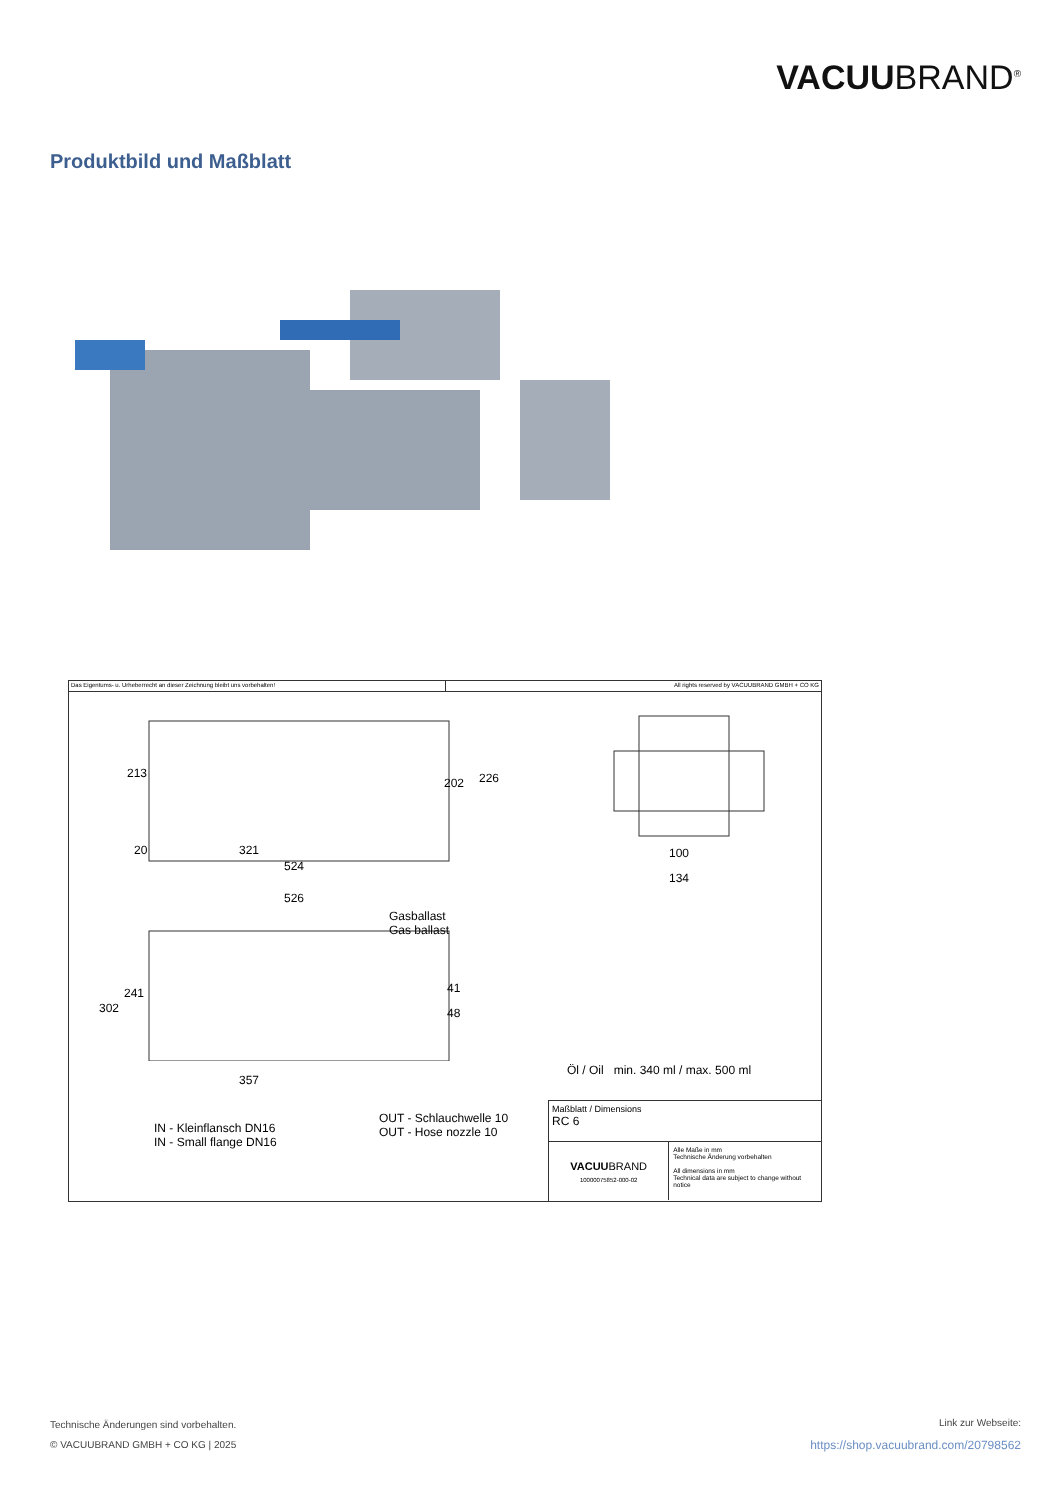VACUUBRAND<sup>®</sup>
Produktbild und Maßblatt
Das Eigentums- u. Urheberrecht an dieser Zeichnung bleibt uns vorbehalten!
All rights reserved by VACUUBRAND GMBH + CO KG
213
202 226
20 321
524
526
100
134
Gasballast
Gas ballast
302
241 41
48
357
Öl / Oil min. 340 ml / max. 500 ml
OUT - Schlauchwelle 10
OUT - Hose nozzle 10 IN - Kleinflansch DN16
IN - Small flange DN16
Maßblatt / Dimensions
RC 6
VACUUBRAND
10000075852-000-02
Alle Maße in mm
Technische Änderung vorbehalten
All dimensions in mm
Technical data are subject to change without notice
Technische Änderungen sind vorbehalten.
© VACUUBRAND GMBH + CO KG | 2025
Link zur Webseite:
https://shop.vacuubrand.com/20798562